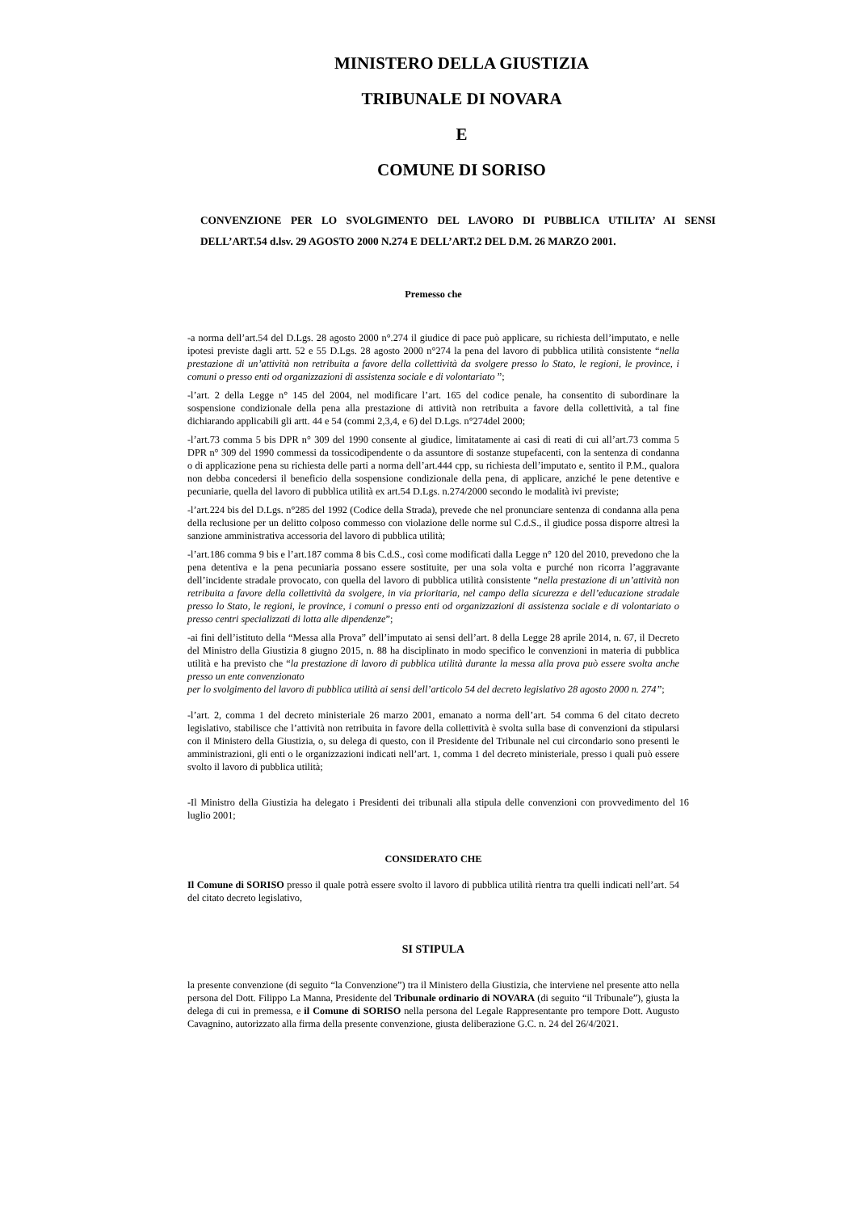MINISTERO DELLA GIUSTIZIA
TRIBUNALE DI NOVARA
E
COMUNE DI SORISO
CONVENZIONE PER LO SVOLGIMENTO DEL LAVORO DI PUBBLICA UTILITA’ AI SENSI DELL’ART.54 d.lsv. 29 AGOSTO 2000 N.274 E DELL’ART.2 DEL D.M. 26 MARZO 2001.
Premesso che
-a norma dell’art.54 del D.Lgs. 28 agosto 2000 n°.274 il giudice di pace può applicare, su richiesta dell’imputato, e nelle ipotesi previste dagli artt. 52 e 55 D.Lgs. 28 agosto 2000 n°274 la pena del lavoro di pubblica utilità consistente “nella prestazione di un’attività non retribuita a favore della collettività da svolgere presso lo Stato, le regioni, le province, i comuni o presso enti od organizzazioni di assistenza sociale e di volontariato ”;
-l’art. 2 della Legge n° 145 del 2004, nel modificare l’art. 165 del codice penale, ha consentito di subordinare la sospensione condizionale della pena alla prestazione di attività non retribuita a favore della collettività, a tal fine dichiarando applicabili gli artt. 44 e 54 (commi 2,3,4, e 6) del D.Lgs. n°274del 2000;
-l’art.73 comma 5 bis DPR n° 309 del 1990 consente al giudice, limitatamente ai casi di reati di cui all’art.73 comma 5 DPR n° 309 del 1990 commessi da tossicodipendente o da assuntore di sostanze stupefacenti, con la sentenza di condanna o di applicazione pena su richiesta delle parti a norma dell’art.444 cpp, su richiesta dell’imputato e, sentito il P.M., qualora non debba concedersi il beneficio della sospensione condizionale della pena, di applicare, anziché le pene detentive e pecuniarie, quella del lavoro di pubblica utilità ex art.54 D.Lgs. n.274/2000 secondo le modalità ivi previste;
-l’art.224 bis del D.Lgs. n°285 del 1992 (Codice della Strada), prevede che nel pronunciare sentenza di condanna alla pena della reclusione per un delitto colposo commesso con violazione delle norme sul C.d.S., il giudice possa disporre altresì la sanzione amministrativa accessoria del lavoro di pubblica utilità;
-l’art.186 comma 9 bis e l’art.187 comma 8 bis C.d.S., così come modificati dalla Legge n° 120 del 2010, prevedono che la pena detentiva e la pena pecuniaria possano essere sostituite, per una sola volta e purché non ricorra l’aggravante dell’incidente stradale provocato, con quella del lavoro di pubblica utilità consistente “nella prestazione di un’attività non retribuita a favore della collettività da svolgere, in via prioritaria, nel campo della sicurezza e dell’educazione stradale presso lo Stato, le regioni, le province, i comuni o presso enti od organizzazioni di assistenza sociale e di volontariato o presso centri specializzati di lotta alle dipendenze”;
-ai fini dell’istituto della “Messa alla Prova” dell’imputato ai sensi dell’art. 8 della Legge 28 aprile 2014, n. 67, il Decreto del Ministro della Giustizia 8 giugno 2015, n. 88 ha disciplinato in modo specifico le convenzioni in materia di pubblica utilità e ha previsto che “la prestazione di lavoro di pubblica utilità durante la messa alla prova può essere svolta anche presso un ente convenzionato
per lo svolgimento del lavoro di pubblica utilità ai sensi dell’articolo 54 del decreto legislativo 28 agosto 2000 n. 274”;
-l’art. 2, comma 1 del decreto ministeriale 26 marzo 2001, emanato a norma dell’art. 54 comma 6 del citato decreto legislativo, stabilisce che l’attività non retribuita in favore della collettività è svolta sulla base di convenzioni da stipularsi con il Ministero della Giustizia, o, su delega di questo, con il Presidente del Tribunale nel cui circondario sono presenti le amministrazioni, gli enti o le organizzazioni indicati nell’art. 1, comma 1 del decreto ministeriale, presso i quali può essere svolto il lavoro di pubblica utilità;
-Il Ministro della Giustizia ha delegato i Presidenti dei tribunali alla stipula delle convenzioni con provvedimento del 16 luglio 2001;
CONSIDERATO CHE
Il Comune di SORISO presso il quale potrà essere svolto il lavoro di pubblica utilità rientra tra quelli indicati nell’art. 54 del citato decreto legislativo,
SI STIPULA
la presente convenzione (di seguito “la Convenzione”) tra il Ministero della Giustizia, che interviene nel presente atto nella persona del Dott. Filippo La Manna, Presidente del Tribunale ordinario di NOVARA (di seguito “il Tribunale”), giusta la delega di cui in premessa, e il Comune di SORISO nella persona del Legale Rappresentante pro tempore Dott. Augusto Cavagnino, autorizzato alla firma della presente convenzione, giusta deliberazione G.C. n. 24 del 26/4/2021.